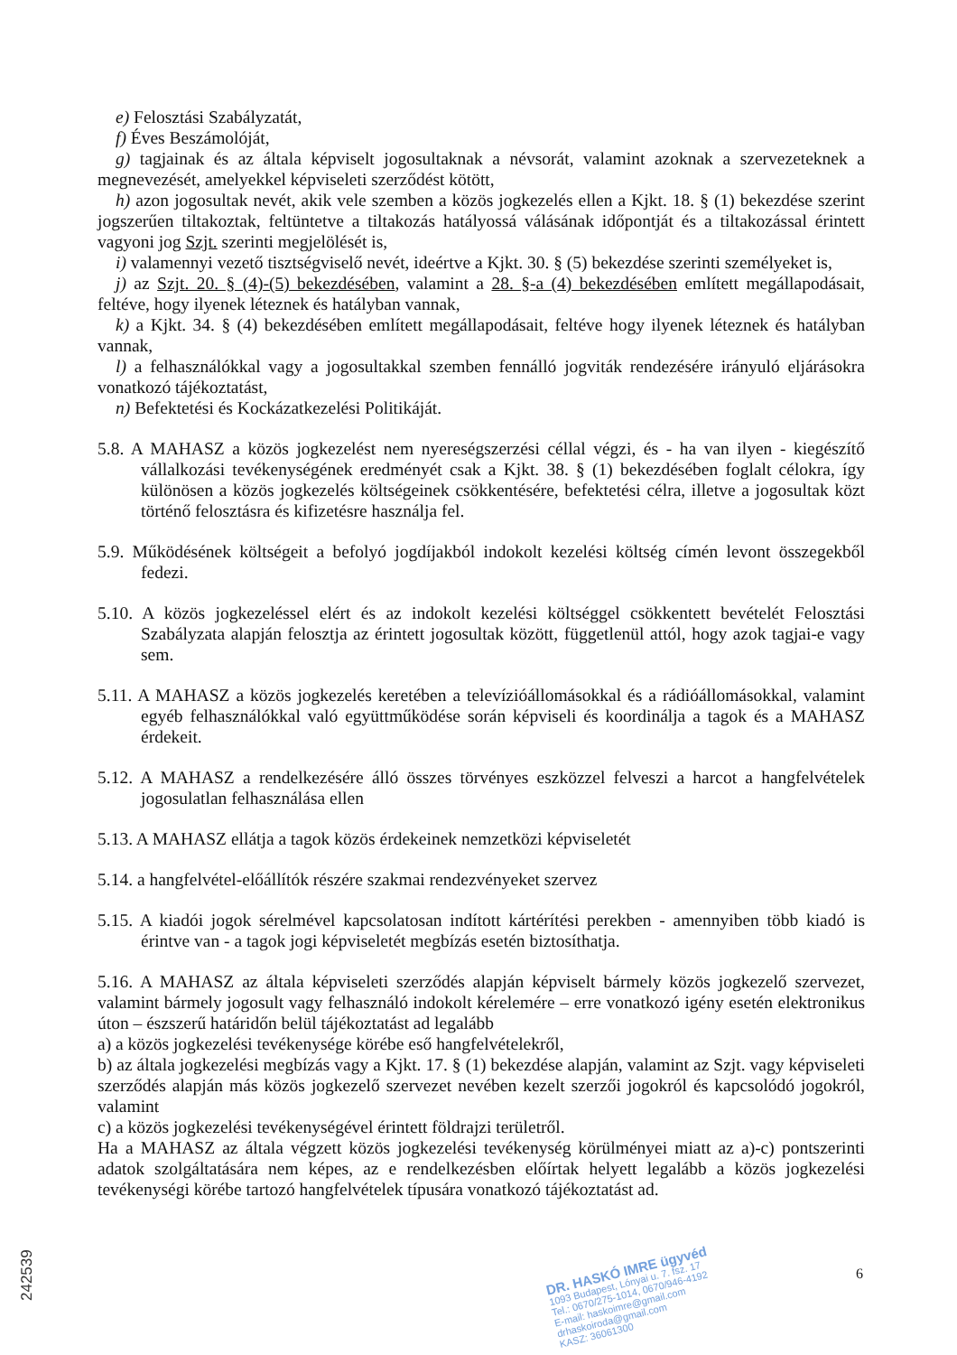e) Felosztási Szabályzatát,
f) Éves Beszámolóját,
g) tagjainak és az általa képviselt jogosultaknak a névsorát, valamint azoknak a szervezeteknek a megnevezését, amelyekkel képviseleti szerződést kötött,
h) azon jogosultak nevét, akik vele szemben a közös jogkezelés ellen a Kjkt. 18. § (1) bekezdése szerint jogszerűen tiltakoztak, feltüntetve a tiltakozás hatályossá válásának időpontját és a tiltakozással érintett vagyoni jog Szjt. szerinti megjelölését is,
i) valamennyi vezető tisztségviselő nevét, ideértve a Kjkt. 30. § (5) bekezdése szerinti személyeket is,
j) az Szjt. 20. § (4)-(5) bekezdésében, valamint a 28. §-a (4) bekezdésében említett megállapodásait, feltéve, hogy ilyenek léteznek és hatályban vannak,
k) a Kjkt. 34. § (4) bekezdésében említett megállapodásait, feltéve hogy ilyenek léteznek és hatályban vannak,
l) a felhasználókkal vagy a jogosultakkal szemben fennálló jogviták rendezésére irányuló eljárásokra vonatkozó tájékoztatást,
n) Befektetési és Kockázatkezelési Politikáját.
5.8. A MAHASZ a közös jogkezelést nem nyereségszerzési céllal végzi, és - ha van ilyen - kiegészítő vállalkozási tevékenységének eredményét csak a Kjkt. 38. § (1) bekezdésében foglalt célokra, így különösen a közös jogkezelés költségeinek csökkentésére, befektetési célra, illetve a jogosultak közt történő felosztásra és kifizetésre használja fel.
5.9. Működésének költségeit a befolyó jogdíjakból indokolt kezelési költség címén levont összegekből fedezi.
5.10. A közös jogkezeléssel elért és az indokolt kezelési költséggel csökkentett bevételét Felosztási Szabályzata alapján felosztja az érintett jogosultak között, függetlenül attól, hogy azok tagjai-e vagy sem.
5.11. A MAHASZ a közös jogkezelés keretében a televízióállomásokkal és a rádióállomásokkal, valamint egyéb felhasználókkal való együttműködése során képviseli és koordinálja a tagok és a MAHASZ érdekeit.
5.12. A MAHASZ a rendelkezésére álló összes törvényes eszközzel felveszi a harcot a hangfelvételek jogosulatlan felhasználása ellen
5.13. A MAHASZ ellátja a tagok közös érdekeinek nemzetközi képviseletét
5.14. a hangfelvétel-előállítók részére szakmai rendezvényeket szervez
5.15. A kiadói jogok sérelmével kapcsolatosan indított kártérítési perekben - amennyiben több kiadó is érintve van - a tagok jogi képviseletét megbízás esetén biztosíthatja.
5.16. A MAHASZ az általa képviseleti szerződés alapján képviselt bármely közös jogkezelő szervezet, valamint bármely jogosult vagy felhasználó indokolt kérelemére – erre vonatkozó igény esetén elektronikus úton – észszerű határidőn belül tájékoztatást ad legalább
a) a közös jogkezelési tevékenysége körébe eső hangfelvételekről,
b) az általa jogkezelési megbízás vagy a Kjkt. 17. § (1) bekezdése alapján, valamint az Szjt. vagy képviseleti szerződés alapján más közös jogkezelő szervezet nevében kezelt szerzői jogokról és kapcsolódó jogokról, valamint
c) a közös jogkezelési tevékenységével érintett földrajzi területről.
Ha a MAHASZ az általa végzett közös jogkezelési tevékenység körülményei miatt az a)-c) pontszerinti adatok szolgáltatására nem képes, az e rendelkezésben előírtak helyett legalább a közös jogkezelési tevékenységi körébe tartozó hangfelvételek típusára vonatkozó tájékoztatást ad.
DR. HASKÓ IMRE ügyvéd
1093 Budapest, Lónyai u. 7. fsz. 17
Tel.: 0670/275-1014, 0670/946-4192
E-mail: haskoimre@gmail.com
drhaskoiroda@gmail.com
KASZ: 36061300
6
242539